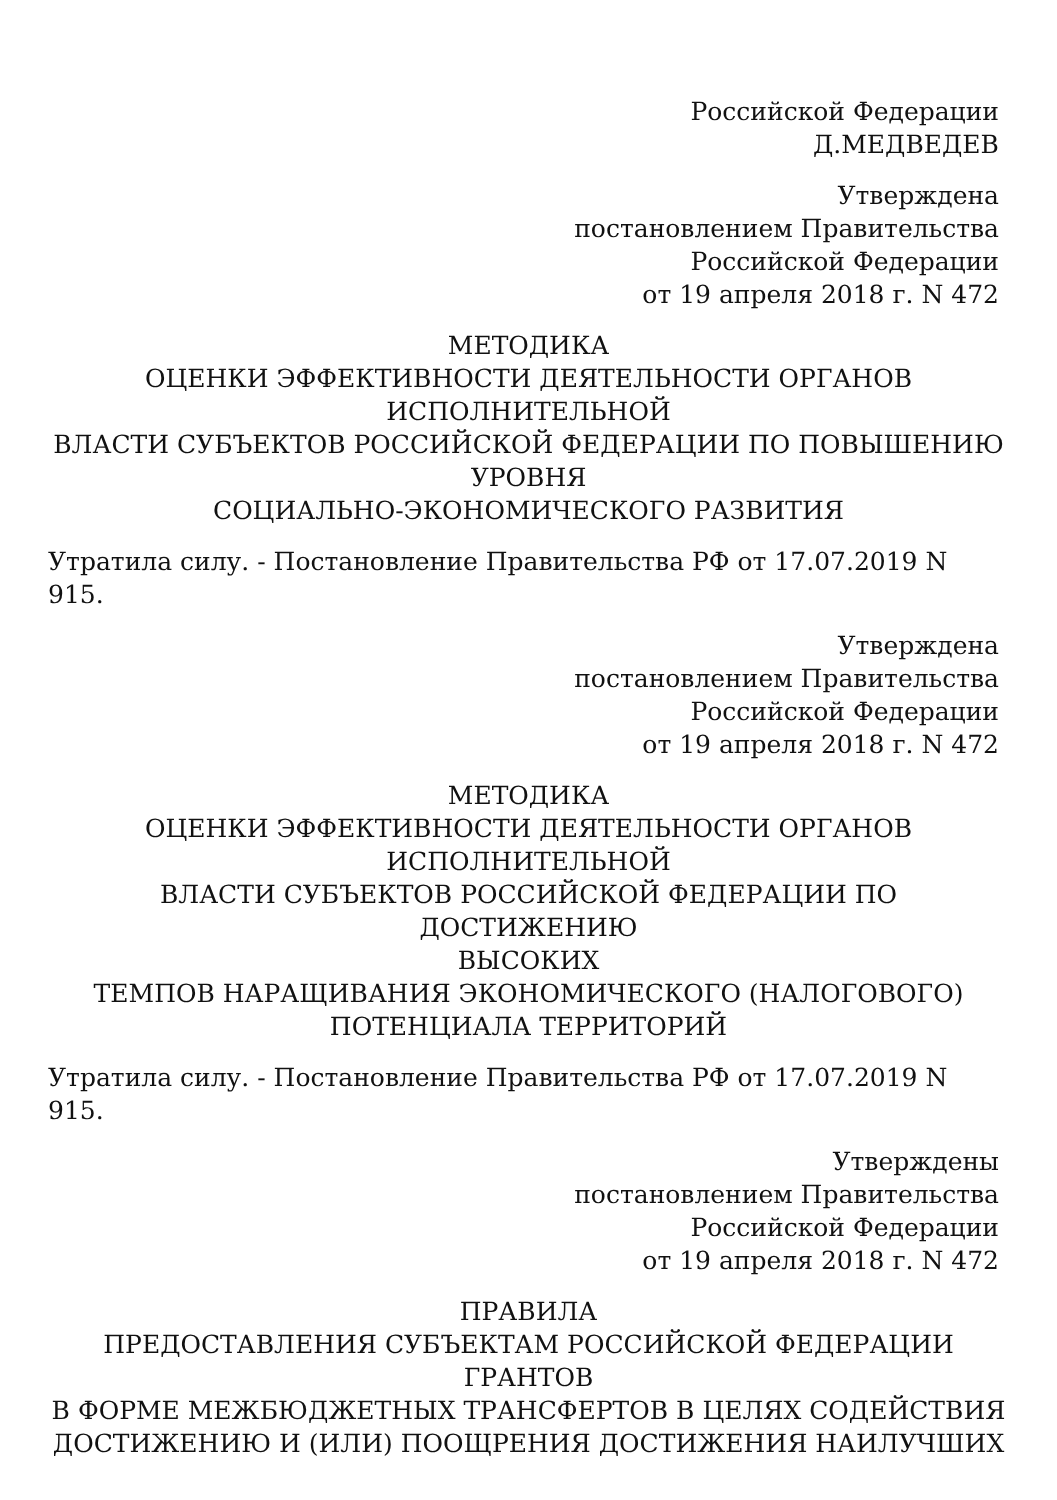Российской Федерации
Д.МЕДВЕДЕВ
Утверждена
постановлением Правительства
Российской Федерации
от 19 апреля 2018 г. N 472
МЕТОДИКА
ОЦЕНКИ ЭФФЕКТИВНОСТИ ДЕЯТЕЛЬНОСТИ ОРГАНОВ
ИСПОЛНИТЕЛЬНОЙ
ВЛАСТИ СУБЪЕКТОВ РОССИЙСКОЙ ФЕДЕРАЦИИ ПО ПОВЫШЕНИЮ
УРОВНЯ
СОЦИАЛЬНО-ЭКОНОМИЧЕСКОГО РАЗВИТИЯ
Утратила силу. - Постановление Правительства РФ от 17.07.2019 N 915.
Утверждена
постановлением Правительства
Российской Федерации
от 19 апреля 2018 г. N 472
МЕТОДИКА
ОЦЕНКИ ЭФФЕКТИВНОСТИ ДЕЯТЕЛЬНОСТИ ОРГАНОВ
ИСПОЛНИТЕЛЬНОЙ
ВЛАСТИ СУБЪЕКТОВ РОССИЙСКОЙ ФЕДЕРАЦИИ ПО ДОСТИЖЕНИЮ
ВЫСОКИХ
ТЕМПОВ НАРАЩИВАНИЯ ЭКОНОМИЧЕСКОГО (НАЛОГОВОГО)
ПОТЕНЦИАЛА ТЕРРИТОРИЙ
Утратила силу. - Постановление Правительства РФ от 17.07.2019 N 915.
Утверждены
постановлением Правительства
Российской Федерации
от 19 апреля 2018 г. N 472
ПРАВИЛА
ПРЕДОСТАВЛЕНИЯ СУБЪЕКТАМ РОССИЙСКОЙ ФЕДЕРАЦИИ ГРАНТОВ
В ФОРМЕ МЕЖБЮДЖЕТНЫХ ТРАНСФЕРТОВ В ЦЕЛЯХ СОДЕЙСТВИЯ
ДОСТИЖЕНИЮ И (ИЛИ) ПООЩРЕНИЯ ДОСТИЖЕНИЯ НАИЛУЧШИХ